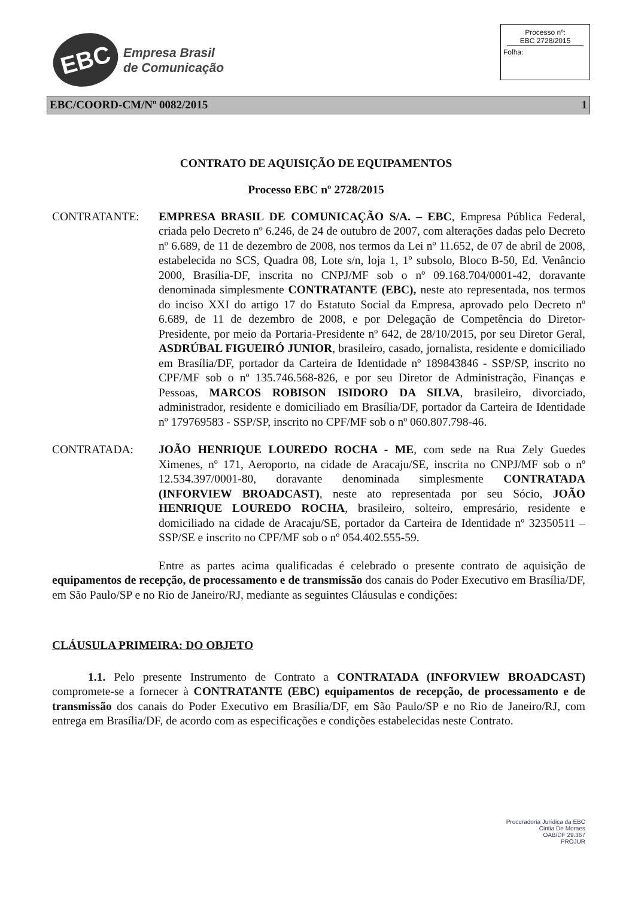EBC
Empresa Brasil
de Comunicação
Processo nº:
EBC 2728/2015
Folha:
EBC/COORD-CM/Nº 0082/2015 1
CONTRATO DE AQUISIÇÃO DE EQUIPAMENTOS
Processo EBC nº 2728/2015
CONTRATANTE: EMPRESA BRASIL DE COMUNICAÇÃO S/A. – EBC, Empresa Pública Federal, criada pelo Decreto nº 6.246, de 24 de outubro de 2007, com alterações dadas pelo Decreto nº 6.689, de 11 de dezembro de 2008, nos termos da Lei nº 11.652, de 07 de abril de 2008, estabelecida no SCS, Quadra 08, Lote s/n, loja 1, 1º subsolo, Bloco B-50, Ed. Venâncio 2000, Brasília-DF, inscrita no CNPJ/MF sob o nº 09.168.704/0001-42, doravante denominada simplesmente CONTRATANTE (EBC), neste ato representada, nos termos do inciso XXI do artigo 17 do Estatuto Social da Empresa, aprovado pelo Decreto nº 6.689, de 11 de dezembro de 2008, e por Delegação de Competência do Diretor-Presidente, por meio da Portaria-Presidente nº 642, de 28/10/2015, por seu Diretor Geral, ASDRÚBAL FIGUEIRÓ JUNIOR, brasileiro, casado, jornalista, residente e domiciliado em Brasília/DF, portador da Carteira de Identidade nº 189843846 - SSP/SP, inscrito no CPF/MF sob o nº 135.746.568-826, e por seu Diretor de Administração, Finanças e Pessoas, MARCOS ROBISON ISIDORO DA SILVA, brasileiro, divorciado, administrador, residente e domiciliado em Brasília/DF, portador da Carteira de Identidade nº 179769583 - SSP/SP, inscrito no CPF/MF sob o nº 060.807.798-46.
CONTRATADA: JOÃO HENRIQUE LOUREDO ROCHA - ME, com sede na Rua Zely Guedes Ximenes, nº 171, Aeroporto, na cidade de Aracaju/SE, inscrita no CNPJ/MF sob o nº 12.534.397/0001-80, doravante denominada simplesmente CONTRATADA (INFORVIEW BROADCAST), neste ato representada por seu Sócio, JOÃO HENRIQUE LOUREDO ROCHA, brasileiro, solteiro, empresário, residente e domiciliado na cidade de Aracaju/SE, portador da Carteira de Identidade nº 32350511 – SSP/SE e inscrito no CPF/MF sob o nº 054.402.555-59.
Entre as partes acima qualificadas é celebrado o presente contrato de aquisição de equipamentos de recepção, de processamento e de transmissão dos canais do Poder Executivo em Brasília/DF, em São Paulo/SP e no Rio de Janeiro/RJ, mediante as seguintes Cláusulas e condições:
CLÁUSULA PRIMEIRA: DO OBJETO
1.1. Pelo presente Instrumento de Contrato a CONTRATADA (INFORVIEW BROADCAST) compromete-se a fornecer à CONTRATANTE (EBC) equipamentos de recepção, de processamento e de transmissão dos canais do Poder Executivo em Brasília/DF, em São Paulo/SP e no Rio de Janeiro/RJ, com entrega em Brasília/DF, de acordo com as especificações e condições estabelecidas neste Contrato.
Procuradoria Jurídica da EBC
Cintia De Moraes
OAB/DF 29.367
PROJUR